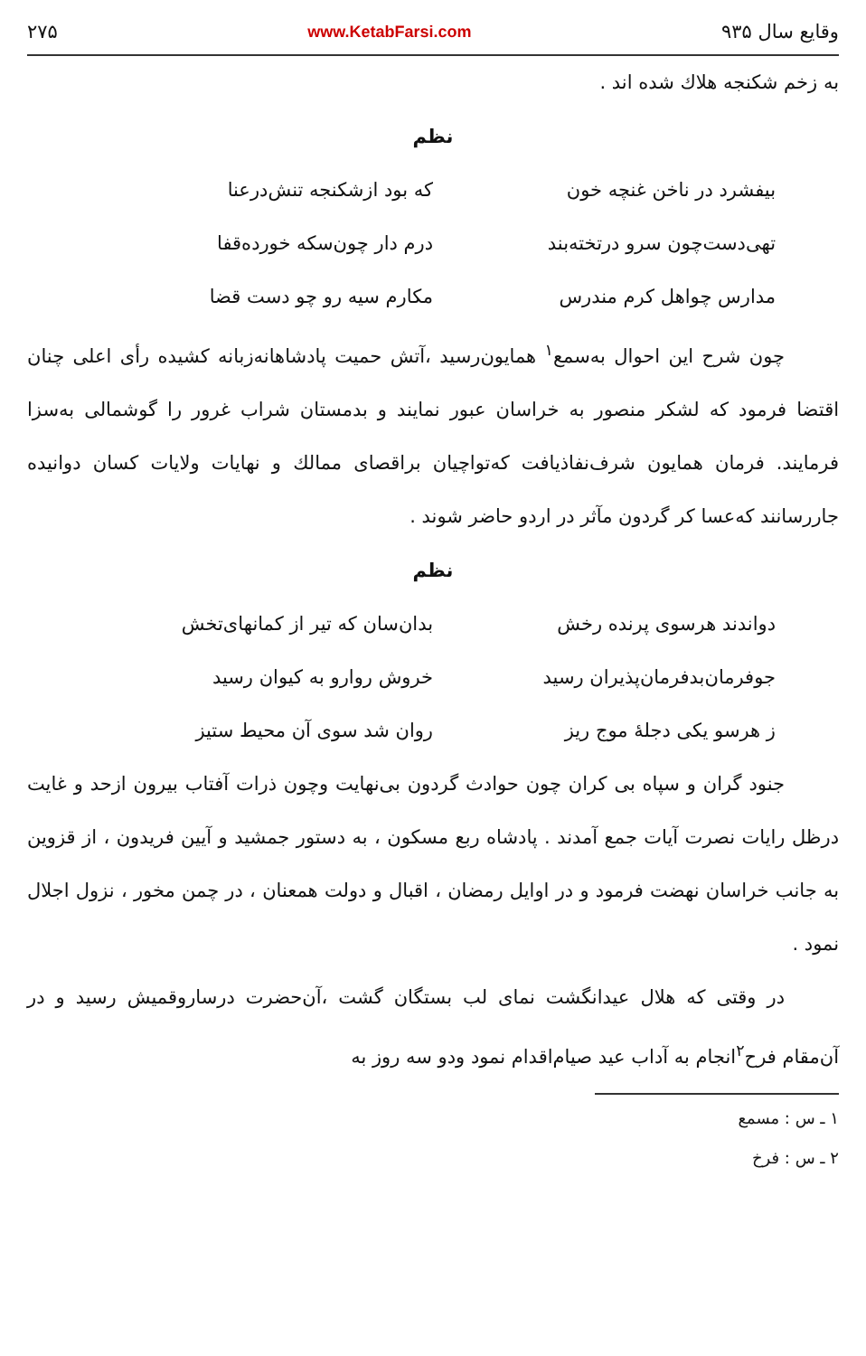وقایع سال ۹۳۵ www.KetabFarsi.com ۲۷۵
به زخم شکنجه هلاك شده اند .
نظم
بیفشرد در ناخن غنچه خون که بود ازشکنجه تنش‌درعنا تهی‌دست‌چون سرو درتخته‌بند درم دار چون‌سکه خورده‌قفا مدارس چواهل کرم مندرس مکارم سیه رو چو دست قضا
چون شرح این احوال به‌سمع<sup>۱</sup> همایون‌رسید ،آتش حمیت پادشاهانه‌زبانه کشیده رأی اعلی چنان اقتضا فرمود که لشکر منصور به خراسان عبور نمایند و بدمستان شراب غرور را گوشمالی به‌سزا فرمایند. فرمان همایون شرف‌نفاذیافت که‌تواچیان براقصای ممالك و نهایات ولایات کسان دوانیده جارر‌سانند که‌عسا کر گردون مآثر در اردو حاضر شوند .
نظم
دواندند هرسوی پرنده رخش بدان‌سان که تیر از کمانهای‌تخش جوفرمان‌بدفرمان‌پذیران رسید خروش روارو به کیوان رسید ز هرسو یکی دجلهٔ موج ریز روان شد سوی آن محیط ستیز
جنود گران و سپاه بی کران چون حوادث گردون بی‌نهایت وچون ذرات آفتاب بیرون ازحد و غایت درظل رایات نصرت آیات جمع آمدند . پادشاه ربع مسکون ، به دستور جمشید و آیین فریدون ، از قزوین به جانب خراسان نهضت فرمود و در اوایل رمضان ، اقبال و دولت همعنان ، در چمن مخور ، نزول اجلال نمود .
در وقتی که هلال عیدانگشت نمای لب بستگان گشت ،آن‌حضرت درسارو‌قمیش رسید و در آن‌مقام فرح<sup>۲</sup>انجام به آداب عید صیام‌اقدام نمود ودو سه روز به
۱ ـ س : مسمع
۲ ـ س : فرخ